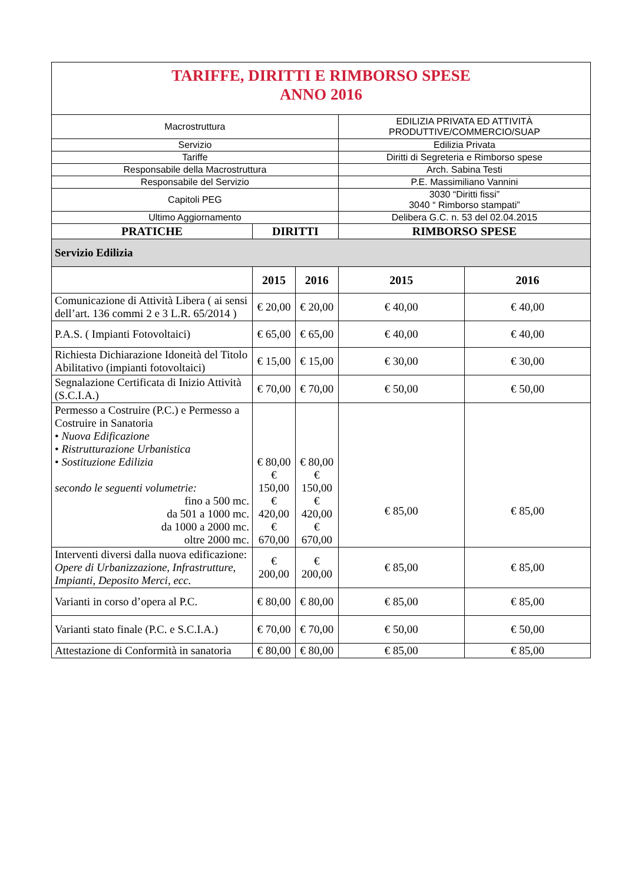| TARIFFE, DIRITTI E RIMBORSO SPESE ANNO 2016 | | | | |
| Macrostruttura | | | EDILIZIA PRIVATA ED ATTIVITÀ PRODUTTIVE/COMMERCIO/SUAP | |
| Servizio | | | Edilizia Privata | |
| Tariffe | | | Diritti di Segreteria e Rimborso spese | |
| Responsabile della Macrostruttura | | | Arch. Sabina Testi | |
| Responsabile del Servizio | | | P.E. Massimiliano Vannini | |
| Capitoli PEG | | | 3030 “Diritti fissi” 3040 “ Rimborso stampati” | |
| Ultimo Aggiornamento | | | Delibera G.C. n. 53 del 02.04.2015 | |
| PRATICHE | DIRITTI | | RIMBORSO SPESE | |
| Servizio Edilizia | | | | |
| | 2015 | 2016 | 2015 | 2016 |
| Comunicazione di Attività Libera ( ai sensi dell’art. 136 commi 2 e 3 L.R. 65/2014 ) | € 20,00 | € 20,00 | € 40,00 | € 40,00 |
| P.A.S. ( Impianti Fotovoltaici) | € 65,00 | € 65,00 | € 40,00 | € 40,00 |
| Richiesta Dichiarazione Idoneità del Titolo Abilitativo (impianti fotovoltaici) | € 15,00 | € 15,00 | € 30,00 | € 30,00 |
| Segnalazione Certificata di Inizio Attività (S.C.I.A.) | € 70,00 | € 70,00 | € 50,00 | € 50,00 |
| Permesso a Costruire (P.C.) e Permesso a Costruire in Sanatoria • Nuova Edificazione • Ristrutturazione Urbanistica • Sostituzione Edilizia secondo le seguenti volumetrie: fino a 500 mc. da 501 a 1000 mc. da 1000 a 2000 mc. oltre 2000 mc. | € 80,00 € 150,00 € 420,00 € 670,00 | € 80,00 € 150,00 € 420,00 € 670,00 | € 85,00 | € 85,00 |
| Interventi diversi dalla nuova edificazione: Opere di Urbanizzazione, Infrastrutture, Impianti, Deposito Merci, ecc. | € 200,00 | € 200,00 | € 85,00 | € 85,00 |
| Varianti in corso d’opera al P.C. | € 80,00 | € 80,00 | € 85,00 | € 85,00 |
| Varianti stato finale (P.C. e S.C.I.A.) | € 70,00 | € 70,00 | € 50,00 | € 50,00 |
| Attestazione di Conformità in sanatoria | € 80,00 | € 80,00 | € 85,00 | € 85,00 |